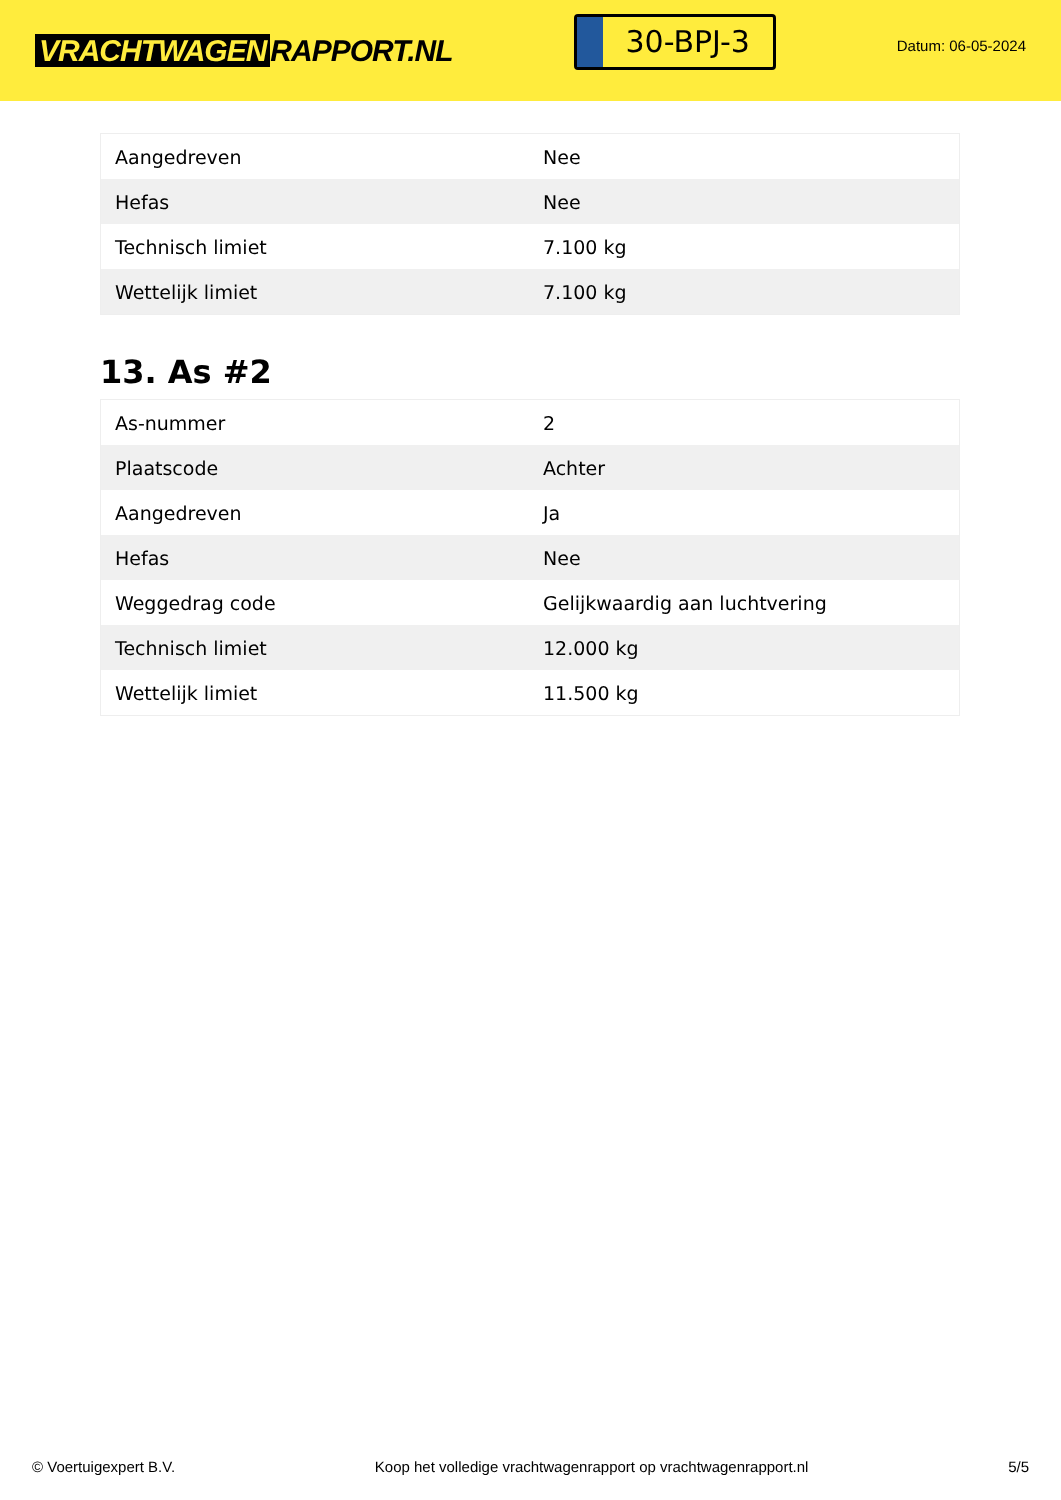VRACHTWAGEN RAPPORT.NL
30-BPJ-3
Datum: 06-05-2024
| Aangedreven | Nee |
| Hefas | Nee |
| Technisch limiet | 7.100 kg |
| Wettelijk limiet | 7.100 kg |
13. As #2
| As-nummer | 2 |
| Plaatscode | Achter |
| Aangedreven | Ja |
| Hefas | Nee |
| Weggedrag code | Gelijkwaardig aan luchtvering |
| Technisch limiet | 12.000 kg |
| Wettelijk limiet | 11.500 kg |
© Voertuigexpert B.V. Koop het volledige vrachtwagenrapport op vrachtwagenrapport.nl 5/5